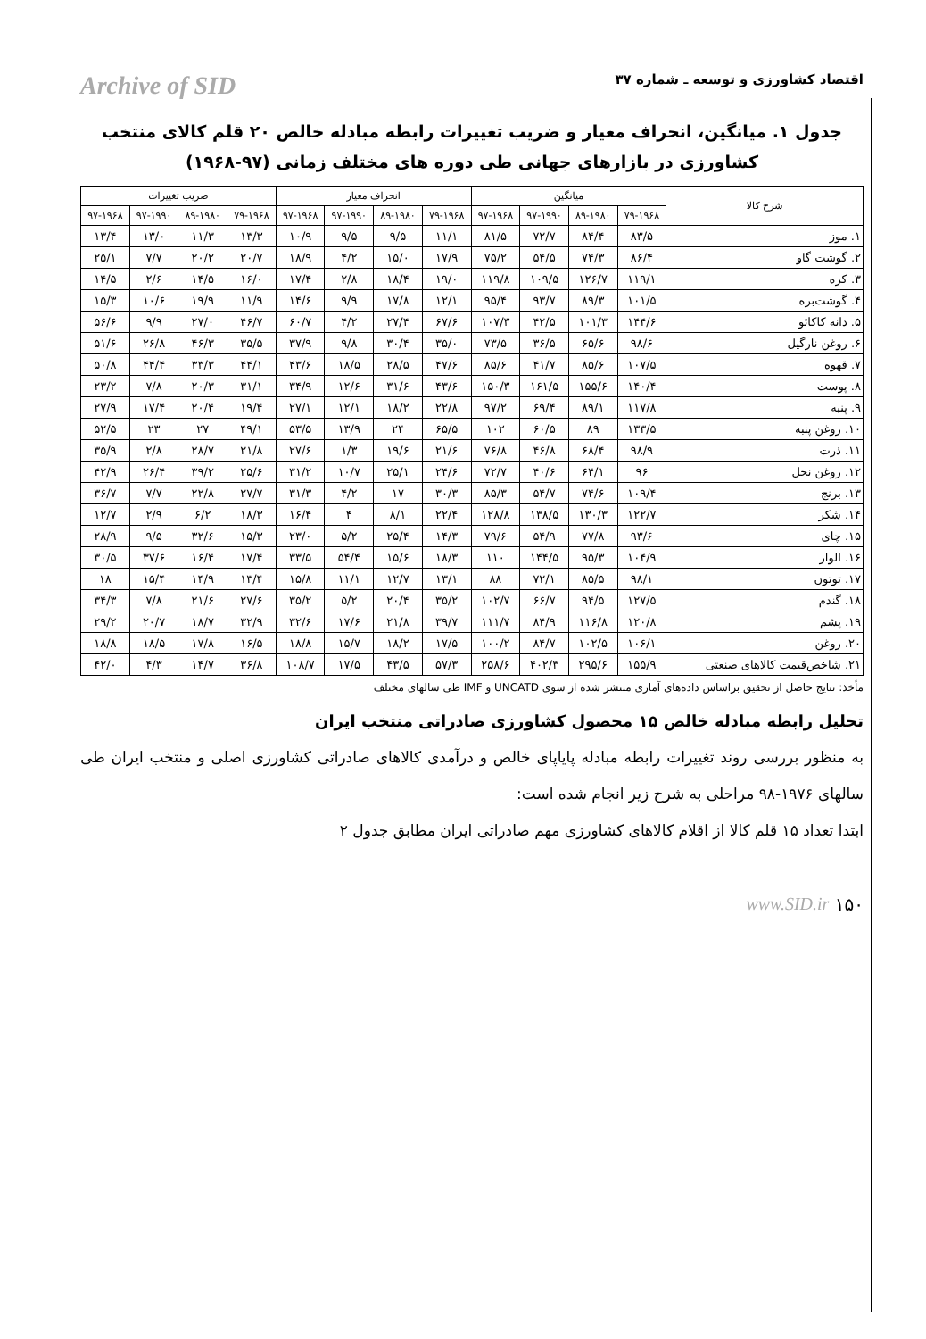اقتصاد کشاورزی و توسعه ـ شماره ۳۷ Archive of SID
جدول ۱. میانگین، انحراف معیار و ضریب تغییرات رابطه مبادله خالص ۲۰ قلم کالای منتخب کشاورزی در بازارهای جهانی طی دوره های مختلف زمانی (۹۷-۱۹۶۸)
| شرح کالا | میانگین | | | | انحراف معیار | | | | ضریب تغییرات | | | |
| --- | --- | --- | --- | --- | --- | --- | --- | --- | --- | --- | --- | --- |
| | ۷۹-۱۹۶۸ | ۸۹-۱۹۸۰ | ۹۷-۱۹۹۰ | ۹۷-۱۹۶۸ | ۷۹-۱۹۶۸ | ۸۹-۱۹۸۰ | ۹۷-۱۹۹۰ | ۹۷-۱۹۶۸ | ۷۹-۱۹۶۸ | ۸۹-۱۹۸۰ | ۹۷-۱۹۹۰ | ۹۷-۱۹۶۸ |
| ۱. موز | ۸۳/۵ | ۸۴/۴ | ۷۲/۷ | ۸۱/۵ | ۱۱/۱ | ۹/۵ | ۹/۵ | ۱۰/۹ | ۱۳/۳ | ۱۱/۳ | ۱۳/۰ | ۱۳/۴ |
| ۲. گوشت گاو | ۸۶/۴ | ۷۴/۳ | ۵۴/۵ | ۷۵/۲ | ۱۷/۹ | ۱۵/۰ | ۴/۲ | ۱۸/۹ | ۲۰/۷ | ۲۰/۲ | ۷/۷ | ۲۵/۱ |
| ۳. کره | ۱۱۹/۱ | ۱۲۶/۷ | ۱۰۹/۵ | ۱۱۹/۸ | ۱۹/۰ | ۱۸/۴ | ۲/۸ | ۱۷/۴ | ۱۶/۰ | ۱۴/۵ | ۲/۶ | ۱۴/۵ |
| ۴. گوشت‌بره | ۱۰۱/۵ | ۸۹/۳ | ۹۳/۷ | ۹۵/۴ | ۱۲/۱ | ۱۷/۸ | ۹/۹ | ۱۴/۶ | ۱۱/۹ | ۱۹/۹ | ۱۰/۶ | ۱۵/۳ |
| ۵. دانه کاکائو | ۱۴۴/۶ | ۱۰۱/۳ | ۴۲/۵ | ۱۰۷/۳ | ۶۷/۶ | ۲۷/۴ | ۴/۲ | ۶۰/۷ | ۴۶/۷ | ۲۷/۰ | ۹/۹ | ۵۶/۶ |
| ۶. روغن نارگیل | ۹۸/۶ | ۶۵/۶ | ۳۶/۵ | ۷۳/۵ | ۳۵/۰ | ۳۰/۴ | ۹/۸ | ۳۷/۹ | ۳۵/۵ | ۴۶/۳ | ۲۶/۸ | ۵۱/۶ |
| ۷. قهوه | ۱۰۷/۵ | ۸۵/۶ | ۴۱/۷ | ۸۵/۶ | ۴۷/۶ | ۲۸/۵ | ۱۸/۵ | ۴۳/۶ | ۴۴/۱ | ۳۳/۳ | ۴۴/۴ | ۵۰/۸ |
| ۸. پوست | ۱۴۰/۴ | ۱۵۵/۶ | ۱۶۱/۵ | ۱۵۰/۳ | ۴۳/۶ | ۳۱/۶ | ۱۲/۶ | ۳۴/۹ | ۳۱/۱ | ۲۰/۳ | ۷/۸ | ۲۳/۲ |
| ۹. پنبه | ۱۱۷/۸ | ۸۹/۱ | ۶۹/۴ | ۹۷/۲ | ۲۲/۸ | ۱۸/۲ | ۱۲/۱ | ۲۷/۱ | ۱۹/۴ | ۲۰/۴ | ۱۷/۴ | ۲۷/۹ |
| ۱۰. روغن پنبه | ۱۳۳/۵ | ۸۹ | ۶۰/۵ | ۱۰۲ | ۶۵/۵ | ۲۴ | ۱۳/۹ | ۵۳/۵ | ۴۹/۱ | ۲۷ | ۲۳ | ۵۲/۵ |
| ۱۱. ذرت | ۹۸/۹ | ۶۸/۴ | ۴۶/۸ | ۷۶/۸ | ۲۱/۶ | ۱۹/۶ | ۱/۳ | ۲۷/۶ | ۲۱/۸ | ۲۸/۷ | ۲/۸ | ۳۵/۹ |
| ۱۲. روغن نخل | ۹۶ | ۶۴/۱ | ۴۰/۶ | ۷۲/۷ | ۲۴/۶ | ۲۵/۱ | ۱۰/۷ | ۳۱/۲ | ۲۵/۶ | ۳۹/۲ | ۲۶/۴ | ۴۲/۹ |
| ۱۳. برنج | ۱۰۹/۴ | ۷۴/۶ | ۵۴/۷ | ۸۵/۳ | ۳۰/۳ | ۱۷ | ۴/۲ | ۳۱/۳ | ۲۷/۷ | ۲۲/۸ | ۷/۷ | ۳۶/۷ |
| ۱۴. شکر | ۱۲۲/۷ | ۱۳۰/۳ | ۱۳۸/۵ | ۱۲۸/۸ | ۲۲/۴ | ۸/۱ | ۴ | ۱۶/۴ | ۱۸/۳ | ۶/۲ | ۲/۹ | ۱۲/۷ |
| ۱۵. چای | ۹۳/۶ | ۷۷/۸ | ۵۴/۹ | ۷۹/۶ | ۱۴/۳ | ۲۵/۴ | ۵/۲ | ۲۳/۰ | ۱۵/۳ | ۳۲/۶ | ۹/۵ | ۲۸/۹ |
| ۱۶. الوار | ۱۰۴/۹ | ۹۵/۳ | ۱۴۴/۵ | ۱۱۰ | ۱۸/۳ | ۱۵/۶ | ۵۴/۴ | ۳۳/۵ | ۱۷/۴ | ۱۶/۴ | ۳۷/۶ | ۳۰/۵ |
| ۱۷. توتون | ۹۸/۱ | ۸۵/۵ | ۷۲/۱ | ۸۸ | ۱۳/۱ | ۱۲/۷ | ۱۱/۱ | ۱۵/۸ | ۱۳/۴ | ۱۴/۹ | ۱۵/۴ | ۱۸ |
| ۱۸. گندم | ۱۲۷/۵ | ۹۴/۵ | ۶۶/۷ | ۱۰۲/۷ | ۳۵/۲ | ۲۰/۴ | ۵/۲ | ۳۵/۲ | ۲۷/۶ | ۲۱/۶ | ۷/۸ | ۳۴/۳ |
| ۱۹. پشم | ۱۲۰/۸ | ۱۱۶/۸ | ۸۴/۹ | ۱۱۱/۷ | ۳۹/۷ | ۲۱/۸ | ۱۷/۶ | ۳۲/۶ | ۳۲/۹ | ۱۸/۷ | ۲۰/۷ | ۲۹/۲ |
| ۲۰. روغن | ۱۰۶/۱ | ۱۰۲/۵ | ۸۴/۷ | ۱۰۰/۲ | ۱۷/۵ | ۱۸/۲ | ۱۵/۷ | ۱۸/۸ | ۱۶/۵ | ۱۷/۸ | ۱۸/۵ | ۱۸/۸ |
| ۲۱. شاخص‌قیمت کالاهای صنعتی | ۱۵۵/۹ | ۲۹۵/۶ | ۴۰۲/۳ | ۲۵۸/۶ | ۵۷/۳ | ۴۳/۵ | ۱۷/۵ | ۱۰۸/۷ | ۳۶/۸ | ۱۴/۷ | ۴/۳ | ۴۲/۰ |
مأخذ: نتایج حاصل از تحقیق براساس داده‌های آماری منتشر شده از سوی UNCATD و IMF طی سالهای مختلف
تحلیل رابطه مبادله خالص ۱۵ محصول کشاورزی صادراتی منتخب ایران
به منظور بررسی روند تغییرات رابطه مبادله پایاپای خالص و درآمدی کالاهای صادراتی کشاورزی اصلی و منتخب ایران طی سالهای ۱۹۷۶-۹۸ مراحلی به شرح زیر انجام شده است:
ابتدا تعداد ۱۵ قلم کالا از اقلام کالاهای کشاورزی مهم صادراتی ایران مطابق جدول ۲
www.SID.ir ۱۵۰